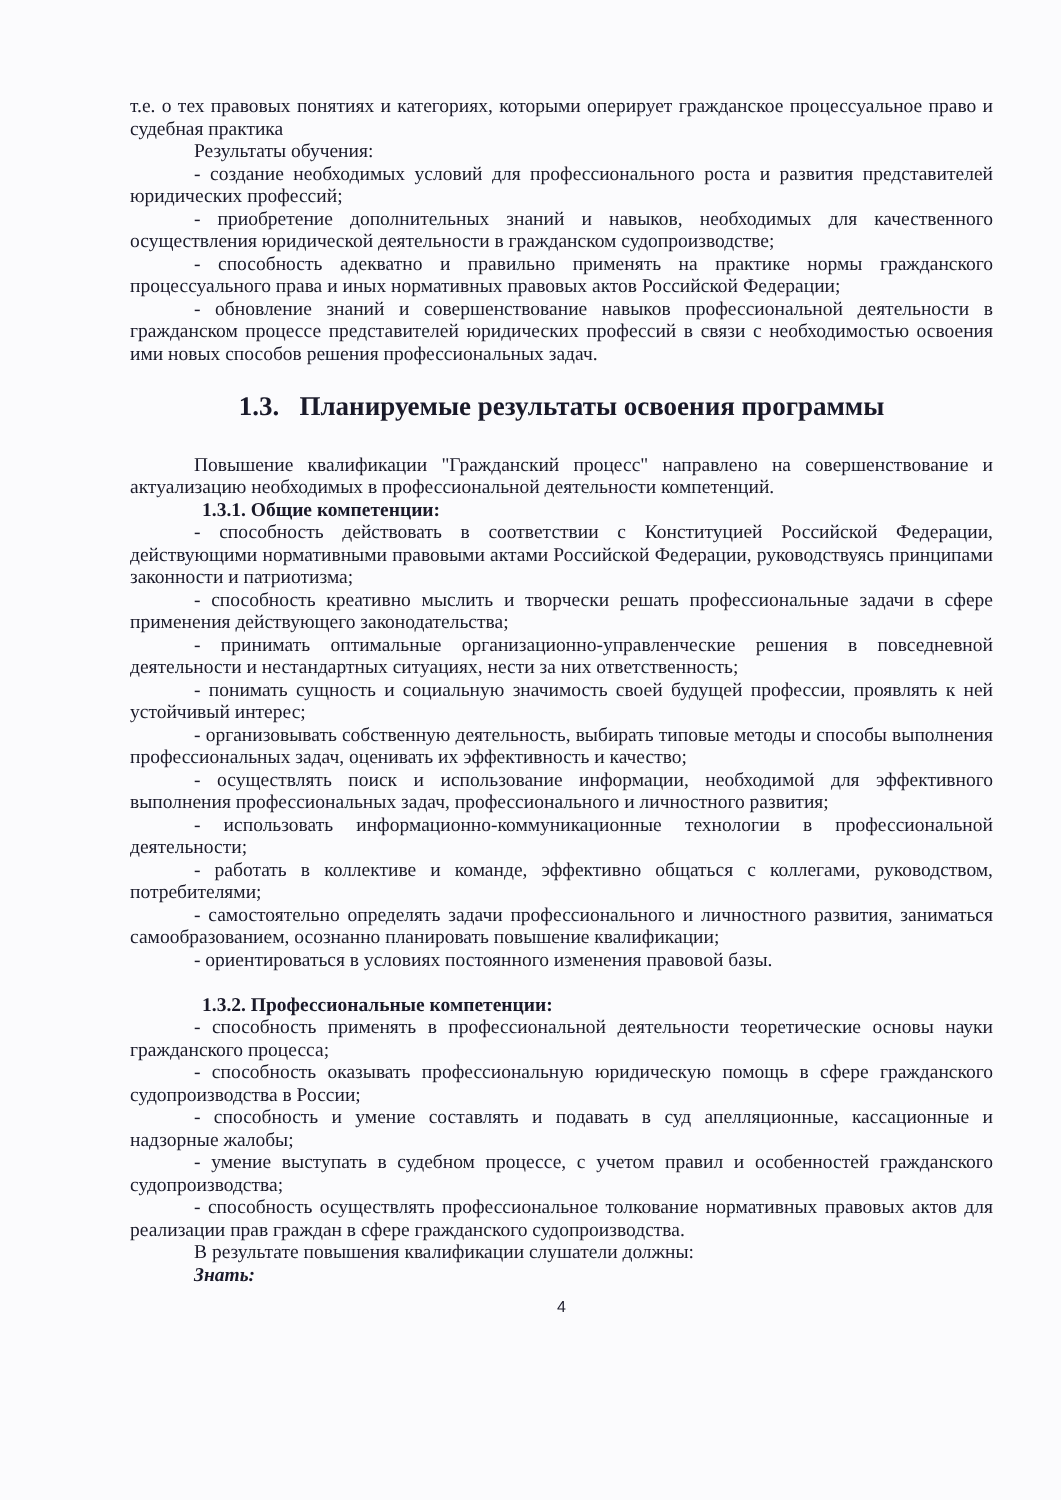т.е. о тех правовых понятиях и категориях, которыми оперирует гражданское процессуальное право и судебная практика
Результаты обучения:
- создание необходимых условий для профессионального роста и развития представителей юридических профессий;
- приобретение дополнительных знаний и навыков, необходимых для качественного осуществления юридической деятельности в гражданском судопроизводстве;
- способность адекватно и правильно применять на практике нормы гражданского процессуального права и иных нормативных правовых актов Российской Федерации;
- обновление знаний и совершенствование навыков профессиональной деятельности в гражданском процессе представителей юридических профессий в связи с необходимостью освоения ими новых способов решения профессиональных задач.
1.3. Планируемые результаты освоения программы
Повышение квалификации "Гражданский процесс" направлено на совершенствование и актуализацию необходимых в профессиональной деятельности компетенций.
1.3.1. Общие компетенции:
- способность действовать в соответствии с Конституцией Российской Федерации, действующими нормативными правовыми актами Российской Федерации, руководствуясь принципами законности и патриотизма;
- способность креативно мыслить и творчески решать профессиональные задачи в сфере применения действующего законодательства;
- принимать оптимальные организационно-управленческие решения в повседневной деятельности и нестандартных ситуациях, нести за них ответственность;
- понимать сущность и социальную значимость своей будущей профессии, проявлять к ней устойчивый интерес;
- организовывать собственную деятельность, выбирать типовые методы и способы выполнения профессиональных задач, оценивать их эффективность и качество;
- осуществлять поиск и использование информации, необходимой для эффективного выполнения профессиональных задач, профессионального и личностного развития;
- использовать информационно-коммуникационные технологии в профессиональной деятельности;
- работать в коллективе и команде, эффективно общаться с коллегами, руководством, потребителями;
- самостоятельно определять задачи профессионального и личностного развития, заниматься самообразованием, осознанно планировать повышение квалификации;
- ориентироваться в условиях постоянного изменения правовой базы.
1.3.2. Профессиональные компетенции:
- способность применять в профессиональной деятельности теоретические основы науки гражданского процесса;
- способность оказывать профессиональную юридическую помощь в сфере гражданского судопроизводства в России;
- способность и умение составлять и подавать в суд апелляционные, кассационные и надзорные жалобы;
- умение выступать в судебном процессе, с учетом правил и особенностей гражданского судопроизводства;
- способность осуществлять профессиональное толкование нормативных правовых актов для реализации прав граждан в сфере гражданского судопроизводства.
В результате повышения квалификации слушатели должны:
Знать:
4